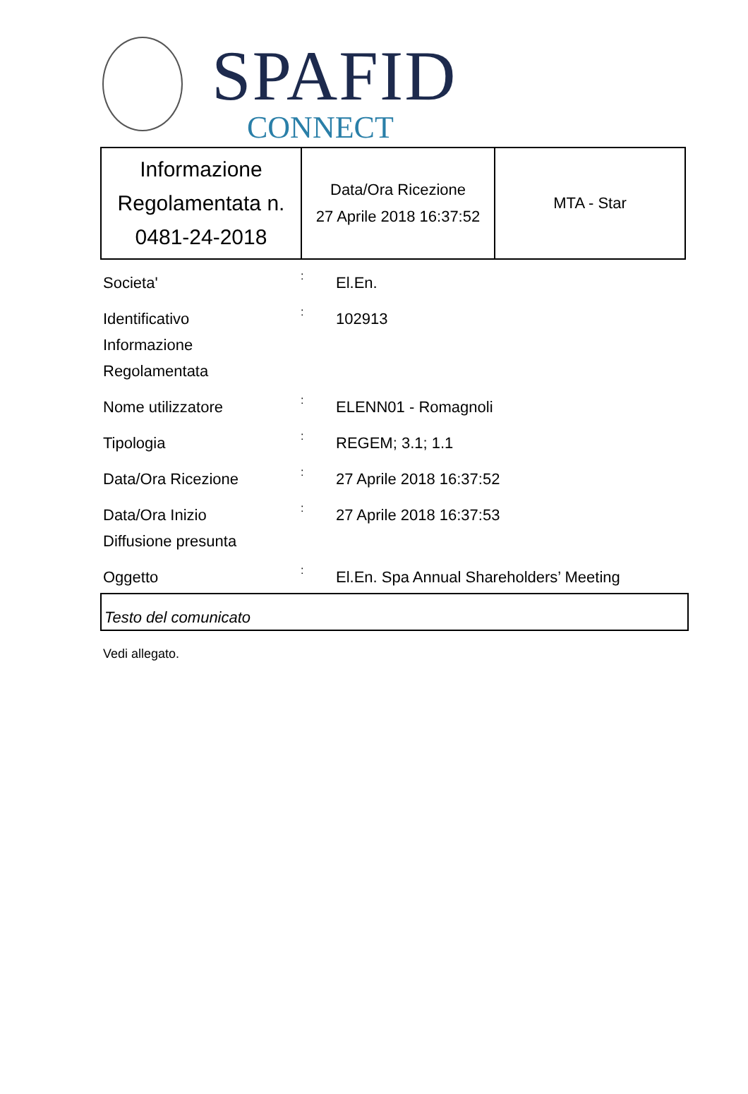SPAFID
CONNECT
| Informazione Regolamentata n. 0481-24-2018 | Data/Ora Ricezione 27 Aprile 2018 16:37:52 | MTA - Star |
Societa'
:
El.En.
Identificativo
Informazione
Regolamentata
:
102913
Nome utilizzatore
:
ELENN01 - Romagnoli
Tipologia
:
REGEM; 3.1; 1.1
Data/Ora Ricezione
:
27 Aprile 2018 16:37:52
Data/Ora Inizio
Diffusione presunta
:
27 Aprile 2018 16:37:53
Oggetto
:
El.En. Spa Annual Shareholders’ Meeting
Testo del comunicato
Vedi allegato.